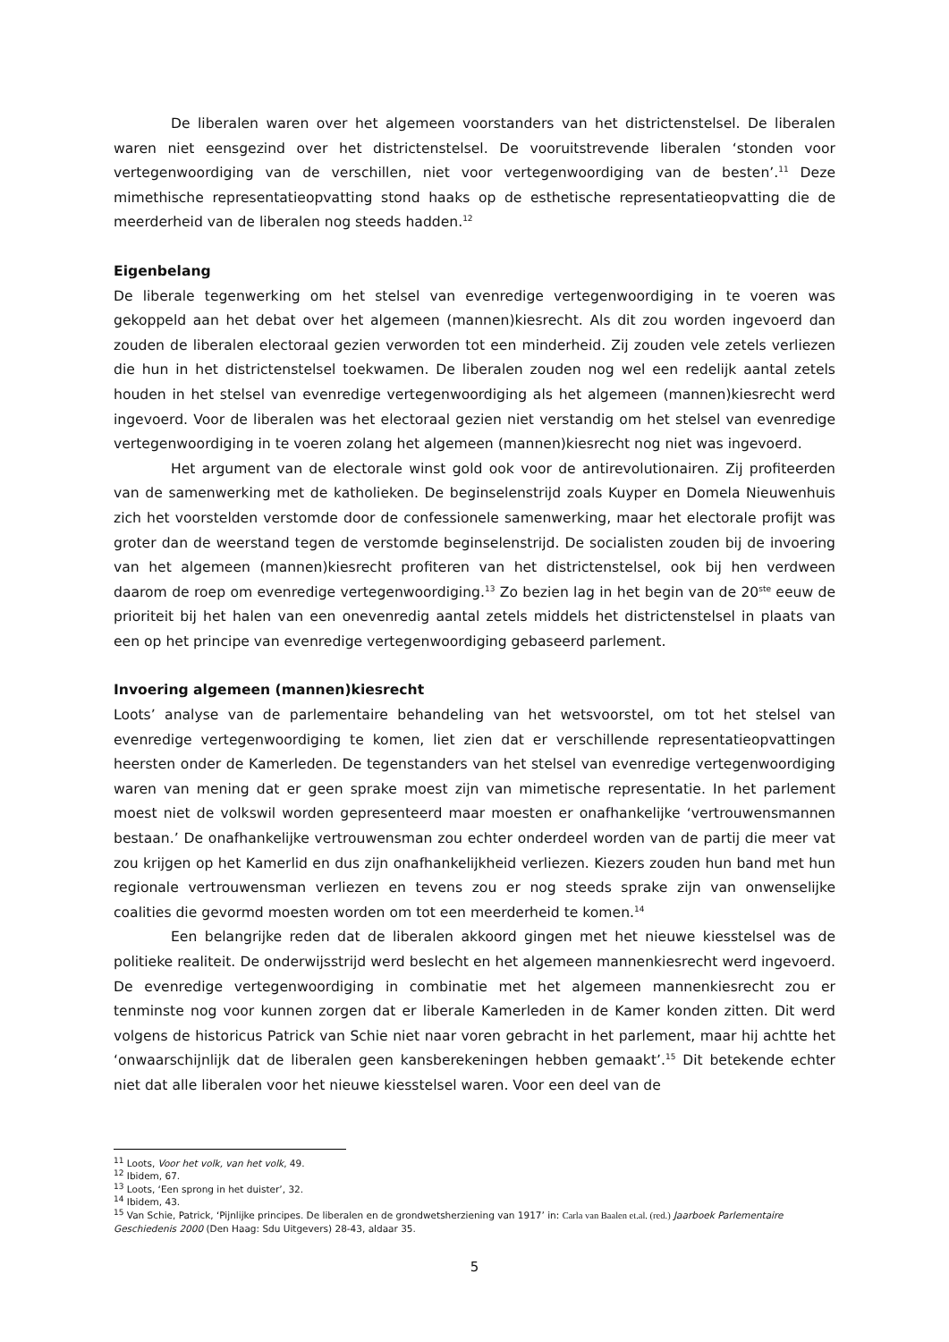De liberalen waren over het algemeen voorstanders van het districtenstelsel. De liberalen waren niet eensgezind over het districtenstelsel. De vooruitstrevende liberalen ‘stonden voor vertegenwoordiging van de verschillen, niet voor vertegenwoordiging van de besten’.<sup>11</sup> Deze mimethische representatieopvatting stond haaks op de esthetische representatieopvatting die de meerderheid van de liberalen nog steeds hadden.<sup>12</sup>
Eigenbelang
De liberale tegenwerking om het stelsel van evenredige vertegenwoordiging in te voeren was gekoppeld aan het debat over het algemeen (mannen)kiesrecht. Als dit zou worden ingevoerd dan zouden de liberalen electoraal gezien verworden tot een minderheid. Zij zouden vele zetels verliezen die hun in het districtenstelsel toekwamen. De liberalen zouden nog wel een redelijk aantal zetels houden in het stelsel van evenredige vertegenwoordiging als het algemeen (mannen)kiesrecht werd ingevoerd. Voor de liberalen was het electoraal gezien niet verstandig om het stelsel van evenredige vertegenwoordiging in te voeren zolang het algemeen (mannen)kiesrecht nog niet was ingevoerd.
Het argument van de electorale winst gold ook voor de antirevolutionairen. Zij profiteerden van de samenwerking met de katholieken. De beginselenstrijd zoals Kuyper en Domela Nieuwenhuis zich het voorstelden verstomde door de confessionele samenwerking, maar het electorale profijt was groter dan de weerstand tegen de verstomde beginselenstrijd. De socialisten zouden bij de invoering van het algemeen (mannen)kiesrecht profiteren van het districtenstelsel, ook bij hen verdween daarom de roep om evenredige vertegenwoordiging.<sup>13</sup> Zo bezien lag in het begin van de 20<sup>ste</sup> eeuw de prioriteit bij het halen van een onevenredig aantal zetels middels het districtenstelsel in plaats van een op het principe van evenredige vertegenwoordiging gebaseerd parlement.
Invoering algemeen (mannen)kiesrecht
Loots’ analyse van de parlementaire behandeling van het wetsvoorstel, om tot het stelsel van evenredige vertegenwoordiging te komen, liet zien dat er verschillende representatieopvattingen heersten onder de Kamerleden. De tegenstanders van het stelsel van evenredige vertegenwoordiging waren van mening dat er geen sprake moest zijn van mimetische representatie. In het parlement moest niet de volkswil worden gepresenteerd maar moesten er onafhankelijke ‘vertrouwensmannen bestaan.’ De onafhankelijke vertrouwensman zou echter onderdeel worden van de partij die meer vat zou krijgen op het Kamerlid en dus zijn onafhankelijkheid verliezen. Kiezers zouden hun band met hun regionale vertrouwensman verliezen en tevens zou er nog steeds sprake zijn van onwenselijke coalities die gevormd moesten worden om tot een meerderheid te komen.<sup>14</sup>
Een belangrijke reden dat de liberalen akkoord gingen met het nieuwe kiesstelsel was de politieke realiteit. De onderwijsstrijd werd beslecht en het algemeen mannenkiesrecht werd ingevoerd. De evenredige vertegenwoordiging in combinatie met het algemeen mannenkiesrecht zou er tenminste nog voor kunnen zorgen dat er liberale Kamerleden in de Kamer konden zitten. Dit werd volgens de historicus Patrick van Schie niet naar voren gebracht in het parlement, maar hij achtte het ‘onwaarschijnlijk dat de liberalen geen kansberekeningen hebben gemaakt’.<sup>15</sup> Dit betekende echter niet dat alle liberalen voor het nieuwe kiesstelsel waren. Voor een deel van de
<sup>11</sup> Loots, Voor het volk, van het volk, 49.
<sup>12</sup> Ibidem, 67.
<sup>13</sup> Loots, ‘Een sprong in het duister’, 32.
<sup>14</sup> Ibidem, 43.
<sup>15</sup> Van Schie, Patrick, ‘Pijnlijke principes. De liberalen en de grondwetsherziening van 1917’ in: Carla van Baalen et.al. (red.) Jaarboek Parlementaire Geschiedenis 2000 (Den Haag: Sdu Uitgevers) 28-43, aldaar 35.
5